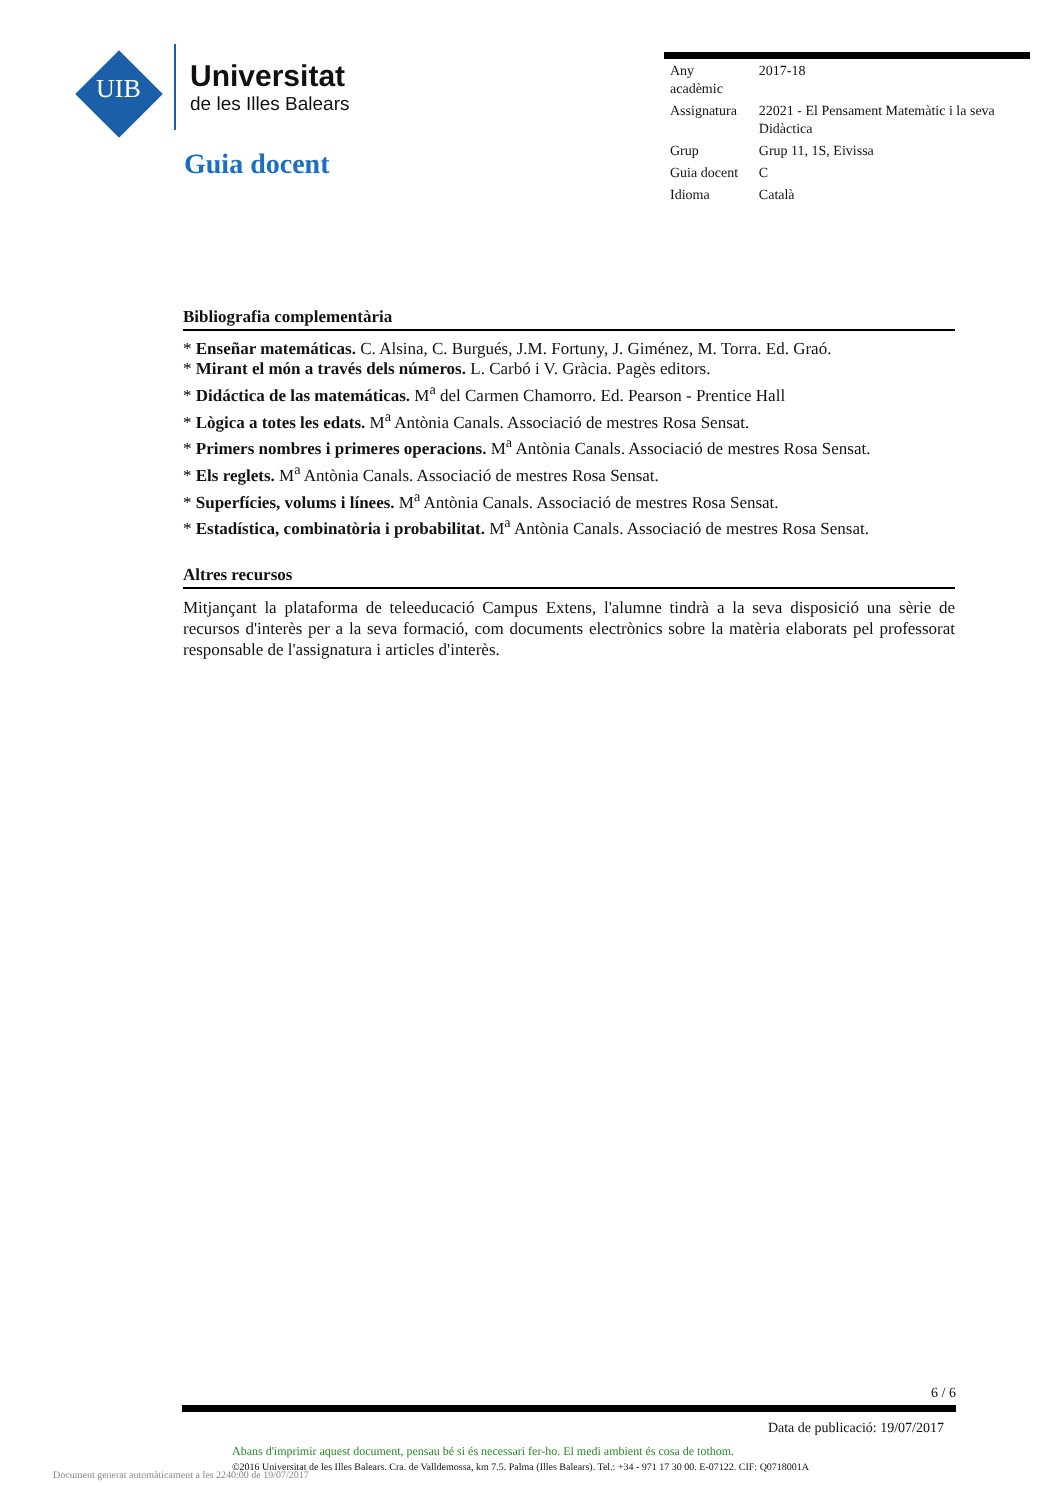UIB
Universitat
de les Illes Balears
Guia docent
| Any acadèmic | 2017-18 |
| Assignatura | 22021 - El Pensament Matemàtic i la seva Didàctica |
| Grup | Grup 11, 1S, Eivissa |
| Guia docent | C |
| Idioma | Català |
Bibliografia complementària
* Enseñar matemáticas. C. Alsina, C. Burgués, J.M. Fortuny, J. Giménez, M. Torra. Ed. Graó.
* Mirant el món a través dels números. L. Carbó i V. Gràcia. Pagès editors.
* Didáctica de las matemáticas. M<sup>a</sup> del Carmen Chamorro. Ed. Pearson - Prentice Hall
* Lògica a totes les edats. M<sup>a</sup> Antònia Canals. Associació de mestres Rosa Sensat.
* Primers nombres i primeres operacions. M<sup>a</sup> Antònia Canals. Associació de mestres Rosa Sensat.
* Els reglets. M<sup>a</sup> Antònia Canals. Associació de mestres Rosa Sensat.
* Superfícies, volums i línees. M<sup>a</sup> Antònia Canals. Associació de mestres Rosa Sensat.
* Estadística, combinatòria i probabilitat. M<sup>a</sup> Antònia Canals. Associació de mestres Rosa Sensat.
Altres recursos
Mitjançant la plataforma de teleeducació Campus Extens, l'alumne tindrà a la seva disposició una sèrie de recursos d'interès per a la seva formació, com documents electrònics sobre la matèria elaborats pel professorat responsable de l'assignatura i articles d'interès.
6 / 6
Data de publicació: 19/07/2017
Abans d'imprimir aquest document, pensau bé si és necessari fer-ho. El medi ambient és cosa de tothom.
©2016 Universitat de les Illes Balears. Cra. de Valldemossa, km 7.5. Palma (Illes Balears). Tel.: +34 - 971 17 30 00. E-07122. CIF: Q0718001A
Document generat automàticament a les 2240:00 de 19/07/2017